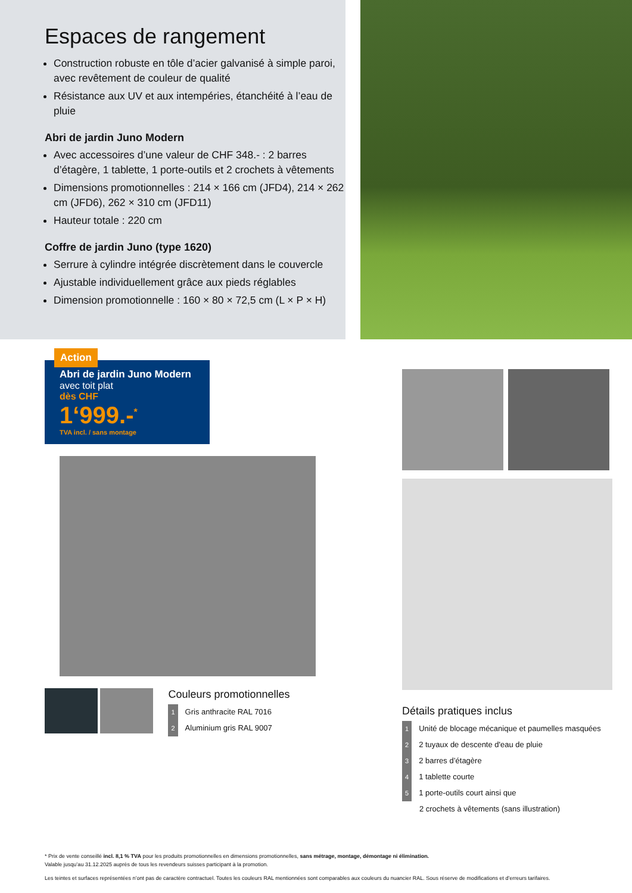Espaces de rangement
Construction robuste en tôle d’acier galvanisé à simple paroi, avec revêtement de couleur de qualité
Résistance aux UV et aux intempéries, étanchéité à l’eau de pluie
Abri de jardin Juno Modern
Avec accessoires d’une valeur de CHF 348.- : 2 barres d’étagère, 1 tablette, 1 porte-outils et 2 crochets à vêtements
Dimensions promotionnelles : 214 × 166 cm (JFD4), 214 × 262 cm (JFD6), 262 × 310 cm (JFD11)
Hauteur totale : 220 cm
Coffre de jardin Juno (type 1620)
Serrure à cylindre intégrée discrètement dans le couvercle
Ajustable individuellement grâce aux pieds réglables
Dimension promotionnelle : 160 × 80 × 72,5 cm (L × P × H)
Action
Abri de jardin Juno Modern
avec toit plat
dès CHF
1‘999.-<sup>*</sup>
TVA incl. / sans montage
Couleurs promotionnelles
1 Gris anthracite RAL 7016
2 Aluminium gris RAL 9007
Détails pratiques inclus
1 Unité de blocage mécanique et paumelles masquées
2 2 tuyaux de descente d'eau de pluie
3 2 barres d’étagère
4 1 tablette courte
5 1 porte-outils court ainsi que
2 crochets à vêtements (sans illustration)
* Prix de vente conseillé incl. 8,1 % TVA pour les produits promotionnelles en dimensions promotionnelles, sans métrage, montage, démontage ni élimination.
Valable jusqu’au 31.12.2025 auprès de tous les revendeurs suisses participant à la promotion.
Les teintes et surfaces représentées n’ont pas de caractère contractuel. Toutes les couleurs RAL mentionnées sont comparables aux couleurs du nuancier RAL. Sous réserve de modifications et d’erreurs tarifaires.